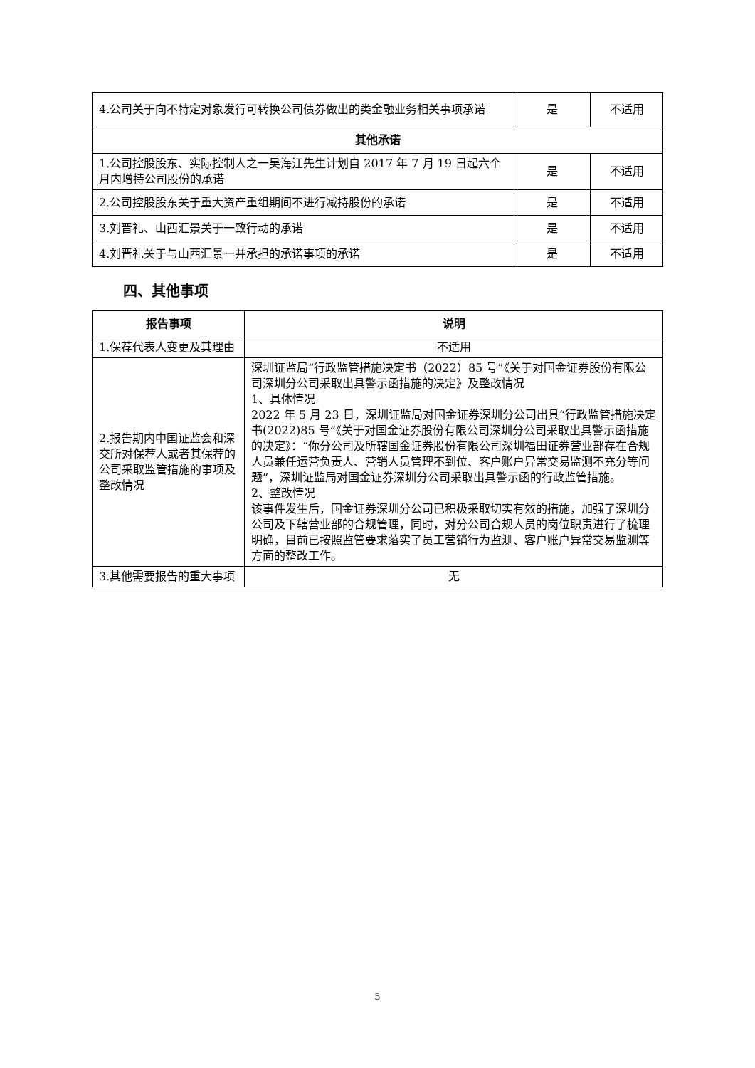| 4.公司关于向不特定对象发行可转换公司债券做出的类金融业务相关事项承诺 | 是 | 不适用 |
| 其他承诺 | | |
| 1.公司控股股东、实际控制人之一吴海江先生计划自 2017 年 7 月 19 日起六个月内增持公司股份的承诺 | 是 | 不适用 |
| 2.公司控股股东关于重大资产重组期间不进行减持股份的承诺 | 是 | 不适用 |
| 3.刘晋礼、山西汇景关于一致行动的承诺 | 是 | 不适用 |
| 4.刘晋礼关于与山西汇景一并承担的承诺事项的承诺 | 是 | 不适用 |
四、其他事项
| 报告事项 | 说明 |
| --- | --- |
| 1.保荐代表人变更及其理由 | 不适用 |
| 2.报告期内中国证监会和深交所对保荐人或者其保荐的公司采取监管措施的事项及整改情况 | 深圳证监局“行政监管措施决定书（2022）85 号”《关于对国金证券股份有限公司深圳分公司采取出具警示函措施的决定》及整改情况 1、具体情况 2022 年 5 月 23 日，深圳证监局对国金证券深圳分公司出具“行政监管措施决定书(2022)85 号”《关于对国金证券股份有限公司深圳分公司采取出具警示函措施的决定》：“你分公司及所辖国金证券股份有限公司深圳福田证券营业部存在合规人员兼任运营负责人、营销人员管理不到位、客户账户异常交易监测不充分等问题”，深圳证监局对国金证券深圳分公司采取出具警示函的行政监管措施。 2、整改情况 该事件发生后，国金证券深圳分公司已积极采取切实有效的措施，加强了深圳分公司及下辖营业部的合规管理，同时，对分公司合规人员的岗位职责进行了梳理明确，目前已按照监管要求落实了员工营销行为监测、客户账户异常交易监测等方面的整改工作。 |
| 3.其他需要报告的重大事项 | 无 |
5